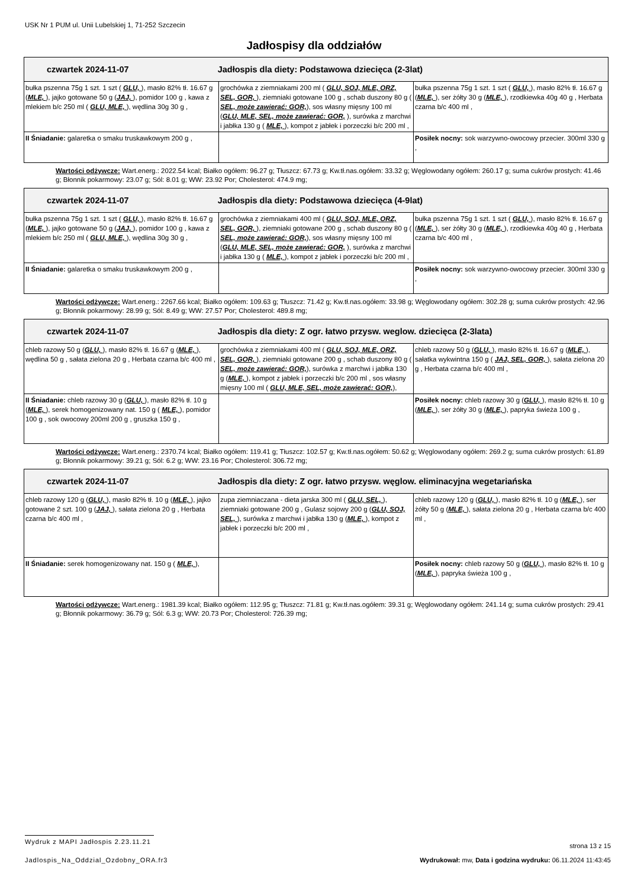USK Nr 1 PUM ul. Unii Lubelskiej 1, 71-252 Szczecin
Jadłospisy dla oddziałów
| czwartek 2024-11-07 Jadłospis dla diety: Podstawowa dziecięca (2-3lat) | | |
| --- | --- | --- |
| bułka pszenna 75g 1 szt. 1 szt ( GLU, ), masło 82% tł. 16.67 g ( MLE, ), jajko gotowane 50 g ( JAJ, ), pomidor 100 g , kawa z mlekiem b/c 250 ml ( GLU, MLE, ), wędlina 30g 30 g , | grochówka z ziemniakami 200 ml ( GLU, SOJ, MLE, ORZ, SEL, GOR, ), ziemniaki gotowane 100 g , schab duszony 80 g ( SEL, może zawierać: GOR, ), sos własny mięsny 100 ml ( GLU, MLE, SEL, może zawierać: GOR, ), surówka z marchwi i jabłka 130 g ( MLE, ), kompot z jabłek i porzeczki b/c 200 ml , | bułka pszenna 75g 1 szt. 1 szt ( GLU, ), masło 82% tł. 16.67 g ( MLE, ), ser żółty 30 g ( MLE, ), rzodkiewka 40g 40 g , Herbata czarna b/c 400 ml , |
| II Śniadanie: galaretka o smaku truskawkowym 200 g , | | Posiłek nocny: sok warzywno-owocowy przecier. 300ml 330 g , |
Wartości odżywcze: Wart.energ.: 2022.54 kcal; Białko ogółem: 96.27 g; Tłuszcz: 67.73 g; Kw.tł.nas.ogółem: 33.32 g; Węglowodany ogółem: 260.17 g; suma cukrów prostych: 41.46 g; Błonnik pokarmowy: 23.07 g; Sól: 8.01 g; WW: 23.92 Por; Cholesterol: 474.9 mg;
| czwartek 2024-11-07 Jadłospis dla diety: Podstawowa dziecięca (4-9lat) | | |
| --- | --- | --- |
| bułka pszenna 75g 1 szt. 1 szt ( GLU, ), masło 82% tł. 16.67 g ( MLE, ), jajko gotowane 50 g ( JAJ, ), pomidor 100 g , kawa z mlekiem b/c 250 ml ( GLU, MLE, ), wędlina 30g 30 g , | grochówka z ziemniakami 400 ml ( GLU, SOJ, MLE, ORZ, SEL, GOR, ), ziemniaki gotowane 200 g , schab duszony 80 g ( SEL, może zawierać: GOR, ), sos własny mięsny 100 ml ( GLU, MLE, SEL, może zawierać: GOR, ), surówka z marchwi i jabłka 130 g ( MLE, ), kompot z jabłek i porzeczki b/c 200 ml , | bułka pszenna 75g 1 szt. 1 szt ( GLU, ), masło 82% tł. 16.67 g ( MLE, ), ser żółty 30 g ( MLE, ), rzodkiewka 40g 40 g , Herbata czarna b/c 400 ml , |
| II Śniadanie: galaretka o smaku truskawkowym 200 g , | | Posiłek nocny: sok warzywno-owocowy przecier. 300ml 330 g , |
Wartości odżywcze: Wart.energ.: 2267.66 kcal; Białko ogółem: 109.63 g; Tłuszcz: 71.42 g; Kw.tł.nas.ogółem: 33.98 g; Węglowodany ogółem: 302.28 g; suma cukrów prostych: 42.96 g; Błonnik pokarmowy: 28.99 g; Sól: 8.49 g; WW: 27.57 Por; Cholesterol: 489.8 mg;
| czwartek 2024-11-07 Jadłospis dla diety: Z ogr. łatwo przysw. weglow. dziecięca (2-3lata) | | |
| --- | --- | --- |
| chleb razowy 50 g ( GLU, ), masło 82% tł. 16.67 g ( MLE, ), wędlina 50 g , sałata zielona 20 g , Herbata czarna b/c 400 ml , | grochówka z ziemniakami 400 ml ( GLU, SOJ, MLE, ORZ, SEL, GOR, ), ziemniaki gotowane 200 g , schab duszony 80 g ( SEL, może zawierać: GOR, ), surówka z marchwi i jabłka 130 g ( MLE, ), kompot z jabłek i porzeczki b/c 200 ml , sos własny mięsny 100 ml ( GLU, MLE, SEL, może zawierać: GOR, ), | chleb razowy 50 g ( GLU, ), masło 82% tł. 16.67 g ( MLE, ), sałatka wykwintna 150 g ( JAJ, SEL, GOR, ), sałata zielona 20 g , Herbata czarna b/c 400 ml , |
| II Śniadanie: chleb razowy 30 g ( GLU, ), masło 82% tł. 10 g ( MLE, ), serek homogenizowany nat. 150 g ( MLE, ), pomidor 100 g , sok owocowy 200ml 200 g , gruszka 150 g , | | Posiłek nocny: chleb razowy 30 g ( GLU, ), masło 82% tł. 10 g ( MLE, ), ser żółty 30 g ( MLE, ), papryka świeża 100 g , |
Wartości odżywcze: Wart.energ.: 2370.74 kcal; Białko ogółem: 119.41 g; Tłuszcz: 102.57 g; Kw.tł.nas.ogółem: 50.62 g; Węglowodany ogółem: 269.2 g; suma cukrów prostych: 61.89 g; Błonnik pokarmowy: 39.21 g; Sól: 6.2 g; WW: 23.16 Por; Cholesterol: 306.72 mg;
| czwartek 2024-11-07 Jadłospis dla diety: Z ogr. łatwo przysw. węglow. eliminacyjna wegetariańska | | |
| --- | --- | --- |
| chleb razowy 120 g ( GLU, ), masło 82% tł. 10 g ( MLE, ), jajko gotowane 2 szt. 100 g ( JAJ, ), sałata zielona 20 g , Herbata czarna b/c 400 ml , | zupa ziemniaczana - dieta jarska 300 ml ( GLU, SEL, ), ziemniaki gotowane 200 g , Gulasz sojowy 200 g ( GLU, SOJ, SEL, ), surówka z marchwi i jabłka 130 g ( MLE, ), kompot z jabłek i porzeczki b/c 200 ml , | chleb razowy 120 g ( GLU, ), masło 82% tł. 10 g ( MLE, ), ser żółty 50 g ( MLE, ), sałata zielona 20 g , Herbata czarna b/c 400 ml , |
| II Śniadanie: serek homogenizowany nat. 150 g ( MLE, ), | | Posiłek nocny: chleb razowy 50 g ( GLU, ), masło 82% tł. 10 g ( MLE, ), papryka świeża 100 g , |
Wartości odżywcze: Wart.energ.: 1981.39 kcal; Białko ogółem: 112.95 g; Tłuszcz: 71.81 g; Kw.tł.nas.ogółem: 39.31 g; Węglowodany ogółem: 241.14 g; suma cukrów prostych: 29.41 g; Błonnik pokarmowy: 36.79 g; Sól: 6.3 g; WW: 20.73 Por; Cholesterol: 726.39 mg;
Wydruk z MAPI Jadłospis 2.23.11.21 strona 13 z 15
Jadlospis_Na_Oddzial_Ozdobny_ORA.fr3 Wydrukował: mw, Data i godzina wydruku: 06.11.2024 11:43:45